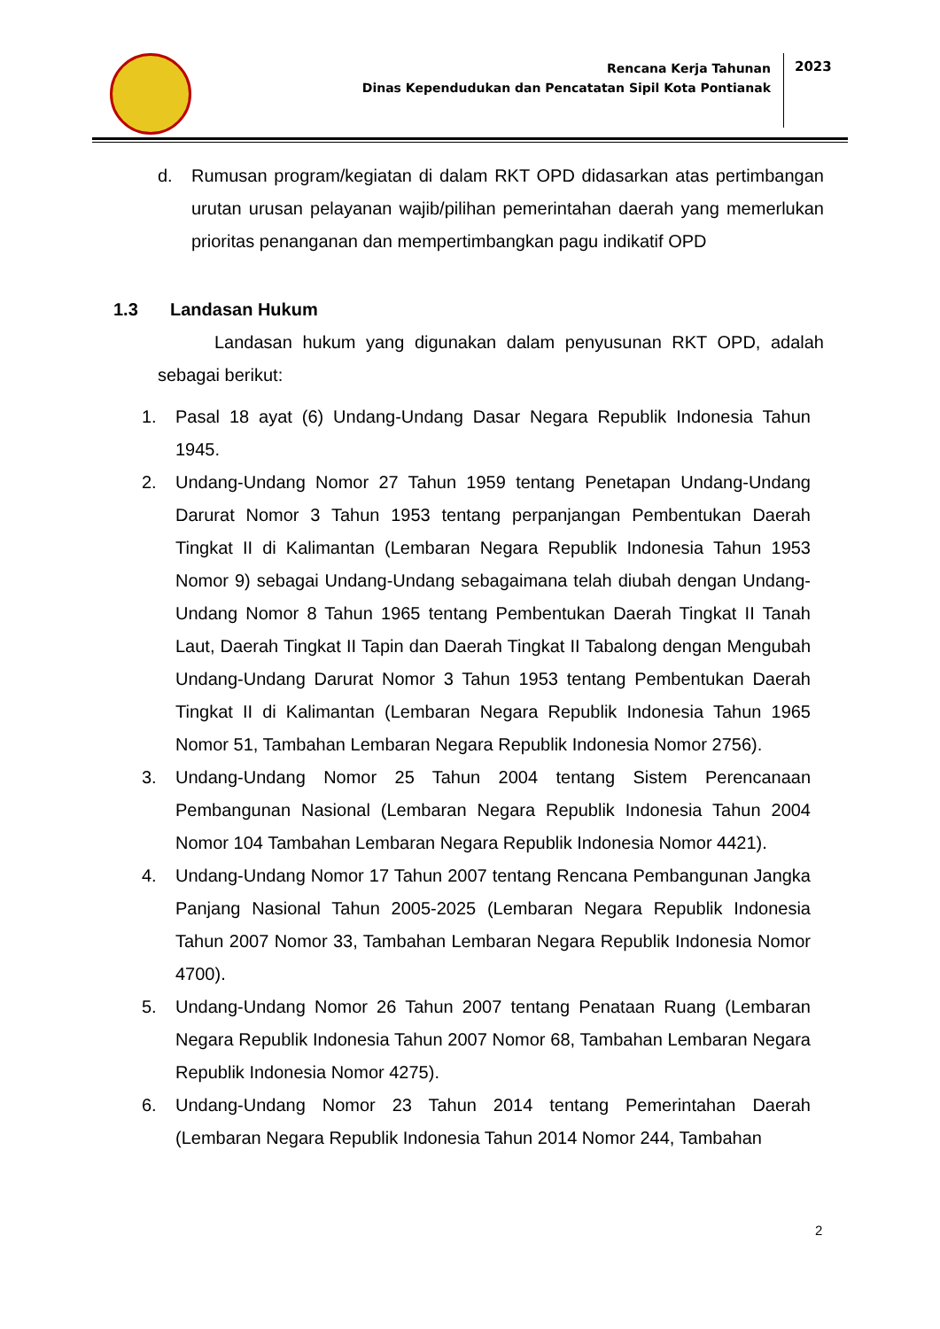Rencana Kerja Tahunan
Dinas Kependudukan dan Pencatatan Sipil Kota Pontianak
2023
d. Rumusan program/kegiatan di dalam RKT OPD didasarkan atas pertimbangan urutan urusan pelayanan wajib/pilihan pemerintahan daerah yang memerlukan prioritas penanganan dan mempertimbangkan pagu indikatif OPD
1.3 Landasan Hukum
Landasan hukum yang digunakan dalam penyusunan RKT OPD, adalah sebagai berikut:
1. Pasal 18 ayat (6) Undang-Undang Dasar Negara Republik Indonesia Tahun 1945.
2. Undang-Undang Nomor 27 Tahun 1959 tentang Penetapan Undang-Undang Darurat Nomor 3 Tahun 1953 tentang perpanjangan Pembentukan Daerah Tingkat II di Kalimantan (Lembaran Negara Republik Indonesia Tahun 1953 Nomor 9) sebagai Undang-Undang sebagaimana telah diubah dengan Undang-Undang Nomor 8 Tahun 1965 tentang Pembentukan Daerah Tingkat II Tanah Laut, Daerah Tingkat II Tapin dan Daerah Tingkat II Tabalong dengan Mengubah Undang-Undang Darurat Nomor 3 Tahun 1953 tentang Pembentukan Daerah Tingkat II di Kalimantan (Lembaran Negara Republik Indonesia Tahun 1965 Nomor 51, Tambahan Lembaran Negara Republik Indonesia Nomor 2756).
3. Undang-Undang Nomor 25 Tahun 2004 tentang Sistem Perencanaan Pembangunan Nasional (Lembaran Negara Republik Indonesia Tahun 2004 Nomor 104 Tambahan Lembaran Negara Republik Indonesia Nomor 4421).
4. Undang-Undang Nomor 17 Tahun 2007 tentang Rencana Pembangunan Jangka Panjang Nasional Tahun 2005-2025 (Lembaran Negara Republik Indonesia Tahun 2007 Nomor 33, Tambahan Lembaran Negara Republik Indonesia Nomor 4700).
5. Undang-Undang Nomor 26 Tahun 2007 tentang Penataan Ruang (Lembaran Negara Republik Indonesia Tahun 2007 Nomor 68, Tambahan Lembaran Negara Republik Indonesia Nomor 4275).
6. Undang-Undang Nomor 23 Tahun 2014 tentang Pemerintahan Daerah (Lembaran Negara Republik Indonesia Tahun 2014 Nomor 244, Tambahan
2